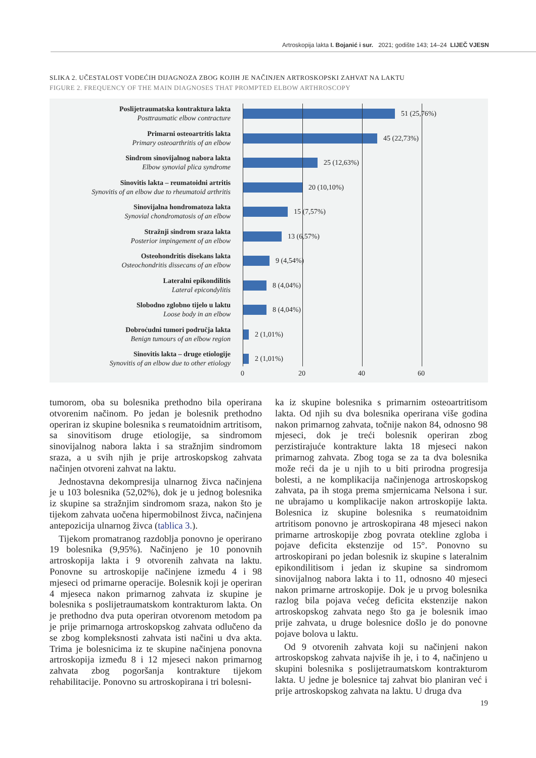Artroskopija lakta I. Bojanić i sur. 2021; godište 143; 14–24 LIJEČ VJESN
SLIKA 2. UČESTALOST VODEĆIH DIJAGNOZA ZBOG KOJIH JE NAČINJEN ARTROSKOPSKI ZAHVAT NA LAKTU
FIGURE 2. FREQUENCY OF THE MAIN DIAGNOSES THAT PROMPTED ELBOW ARTHROSCOPY
Poslijetraumatska kontraktura lakta
Posttraumatic elbow contracture
51 (25,76%)
Primarni osteoartritis lakta
Primary osteoarthritis of an elbow
45 (22,73%)
Sindrom sinovijalnog nabora lakta
Elbow synovial plica syndrome
25 (12,63%)
Sinovitis lakta – reumatoidni artritis
Synovitis of an elbow due to rheumatoid arthritis
20 (10,10%)
Sinovijalna hondromatoza lakta
Synovial chondromatosis of an elbow
15 (7,57%)
Stražnji sindrom sraza lakta
Posterior impingement of an elbow
13 (6,57%)
Osteohondritis disekans lakta
Osteochondritis dissecans of an elbow
9 (4,54%)
Lateralni epikondilitis
Lateral epicondylitis
8 (4,04%)
Slobodno zglobno tijelo u laktu
Loose body in an elbow
8 (4,04%)
Dobroćudni tumori područja lakta
Benign tumours of an elbow region
2 (1,01%)
Sinovitis lakta – druge etiologije
Synovitis of an elbow due to other etiology
2 (1,01%)
0 20 40 60
tumorom, oba su bolesnika prethodno bila operirana otvorenim načinom. Po jedan je bolesnik prethodno operiran iz skupine bolesnika s reumatoidnim artritisom, sa sinovitisom druge etiologije, sa sindromom sinovijalnog nabora lakta i sa stražnjim sindromom sraza, a u svih njih je prije artroskopskog zahvata načinjen otvoreni zahvat na laktu.
Jednostavna dekompresija ulnarnog živca načinjena je u 103 bolesnika (52,02%), dok je u jednog bolesnika iz skupine sa stražnjim sindromom sraza, nakon što je tijekom zahvata uočena hipermobilnost živca, načinjena antepozicija ulnarnog živca (tablica 3.).
Tijekom promatranog razdoblja ponovno je operirano 19 bolesnika (9,95%). Načinjeno je 10 ponovnih artroskopija lakta i 9 otvorenih zahvata na laktu. Ponovne su artroskopije načinjene između 4 i 98 mjeseci od primarne operacije. Bolesnik koji je operiran 4 mjeseca nakon primarnog zahvata iz skupine je bolesnika s poslijetraumatskom kontrakturom lakta. On je prethodno dva puta operiran otvorenom metodom pa je prije primarnoga artroskopskog zahvata odlučeno da se zbog kompleksnosti zahvata isti načini u dva akta. Trima je bolesnicima iz te skupine načinjena ponovna artroskopija između 8 i 12 mjeseci nakon primarnog zahvata zbog pogoršanja kontrakture tijekom rehabilitacije. Ponovno su artroskopirana i tri bolesni-
ka iz skupine bolesnika s primarnim osteoartritisom lakta. Od njih su dva bolesnika operirana više godina nakon primarnog zahvata, točnije nakon 84, odnosno 98 mjeseci, dok je treći bolesnik operiran zbog perzistirajuće kontrakture lakta 18 mjeseci nakon primarnog zahvata. Zbog toga se za ta dva bolesnika može reći da je u njih to u biti prirodna progresija bolesti, a ne komplikacija načinjenoga artroskopskog zahvata, pa ih stoga prema smjernicama Nelsona i sur. ne ubrajamo u komplikacije nakon artroskopije lakta. Bolesnica iz skupine bolesnika s reumatoidnim artritisom ponovno je artroskopirana 48 mjeseci nakon primarne artroskopije zbog povrata otekline zgloba i pojave deficita ekstenzije od 15°. Ponovno su artroskopirani po jedan bolesnik iz skupine s lateralnim epikondilitisom i jedan iz skupine sa sindromom sinovijalnog nabora lakta i to 11, odnosno 40 mjeseci nakon primarne artroskopije. Dok je u prvog bolesnika razlog bila pojava većeg deficita ekstenzije nakon artroskopskog zahvata nego što ga je bolesnik imao prije zahvata, u druge bolesnice došlo je do ponovne pojave bolova u laktu.
Od 9 otvorenih zahvata koji su načinjeni nakon artroskopskog zahvata najviše ih je, i to 4, načinjeno u skupini bolesnika s poslijetraumatskom kontrakturom lakta. U jedne je bolesnice taj zahvat bio planiran već i prije artroskopskog zahvata na laktu. U druga dva
19